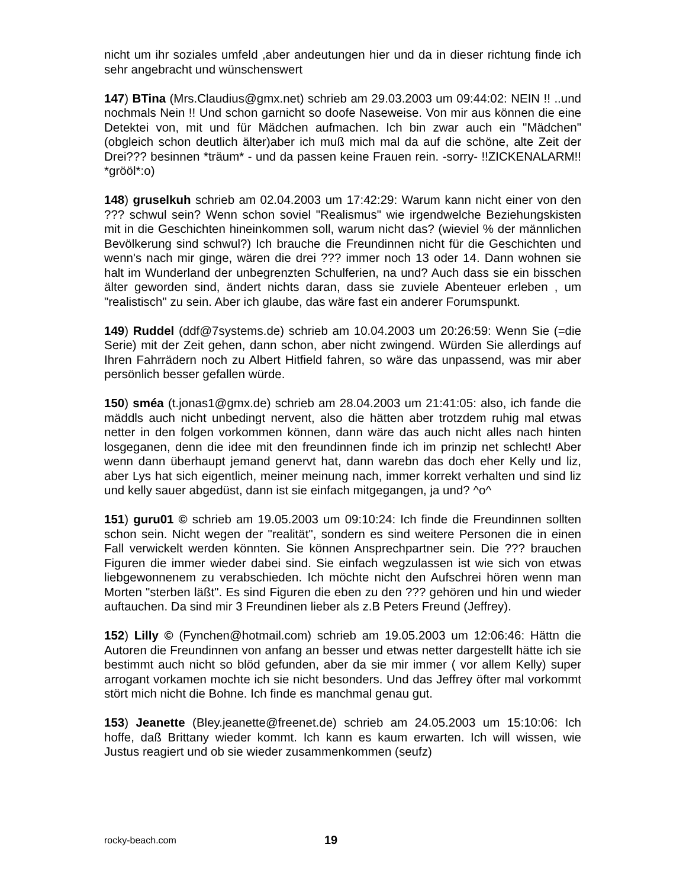nicht um ihr soziales umfeld ,aber andeutungen hier und da in dieser richtung finde ich sehr angebracht und wünschenswert
147) BTina (Mrs.Claudius@gmx.net) schrieb am 29.03.2003 um 09:44:02: NEIN !! ..und nochmals Nein !! Und schon garnicht so doofe Naseweise. Von mir aus können die eine Detektei von, mit und für Mädchen aufmachen. Ich bin zwar auch ein "Mädchen" (obgleich schon deutlich älter)aber ich muß mich mal da auf die schöne, alte Zeit der Drei??? besinnen *träum* - und da passen keine Frauen rein. -sorry- !!ZICKENALARM!! *grööl*:o)
148) gruselkuh schrieb am 02.04.2003 um 17:42:29: Warum kann nicht einer von den ??? schwul sein? Wenn schon soviel "Realismus" wie irgendwelche Beziehungskisten mit in die Geschichten hineinkommen soll, warum nicht das? (wieviel % der männlichen Bevölkerung sind schwul?) Ich brauche die Freundinnen nicht für die Geschichten und wenn's nach mir ginge, wären die drei ??? immer noch 13 oder 14. Dann wohnen sie halt im Wunderland der unbegrenzten Schulferien, na und? Auch dass sie ein bisschen älter geworden sind, ändert nichts daran, dass sie zuviele Abenteuer erleben , um "realistisch" zu sein. Aber ich glaube, das wäre fast ein anderer Forumspunkt.
149) Ruddel (ddf@7systems.de) schrieb am 10.04.2003 um 20:26:59: Wenn Sie (=die Serie) mit der Zeit gehen, dann schon, aber nicht zwingend. Würden Sie allerdings auf Ihren Fahrrädern noch zu Albert Hitfield fahren, so wäre das unpassend, was mir aber persönlich besser gefallen würde.
150) sméa (t.jonas1@gmx.de) schrieb am 28.04.2003 um 21:41:05: also, ich fande die mäddls auch nicht unbedingt nervent, also die hätten aber trotzdem ruhig mal etwas netter in den folgen vorkommen können, dann wäre das auch nicht alles nach hinten losgeganen, denn die idee mit den freundinnen finde ich im prinzip net schlecht! Aber wenn dann überhaupt jemand genervt hat, dann warebn das doch eher Kelly und liz, aber Lys hat sich eigentlich, meiner meinung nach, immer korrekt verhalten und sind liz und kelly sauer abgedüst, dann ist sie einfach mitgegangen, ja und? ^o^
151) guru01 © schrieb am 19.05.2003 um 09:10:24: Ich finde die Freundinnen sollten schon sein. Nicht wegen der "realität", sondern es sind weitere Personen die in einen Fall verwickelt werden könnten. Sie können Ansprechpartner sein. Die ??? brauchen Figuren die immer wieder dabei sind. Sie einfach wegzulassen ist wie sich von etwas liebgewonnenem zu verabschieden. Ich möchte nicht den Aufschrei hören wenn man Morten "sterben läßt". Es sind Figuren die eben zu den ??? gehören und hin und wieder auftauchen. Da sind mir 3 Freundinen lieber als z.B Peters Freund (Jeffrey).
152) Lilly © (Fynchen@hotmail.com) schrieb am 19.05.2003 um 12:06:46: Hättn die Autoren die Freundinnen von anfang an besser und etwas netter dargestellt hätte ich sie bestimmt auch nicht so blöd gefunden, aber da sie mir immer ( vor allem Kelly) super arrogant vorkamen mochte ich sie nicht besonders. Und das Jeffrey öfter mal vorkommt stört mich nicht die Bohne. Ich finde es manchmal genau gut.
153) Jeanette (Bley.jeanette@freenet.de) schrieb am 24.05.2003 um 15:10:06: Ich hoffe, daß Brittany wieder kommt. Ich kann es kaum erwarten. Ich will wissen, wie Justus reagiert und ob sie wieder zusammenkommen (seufz)
rocky-beach.com 19